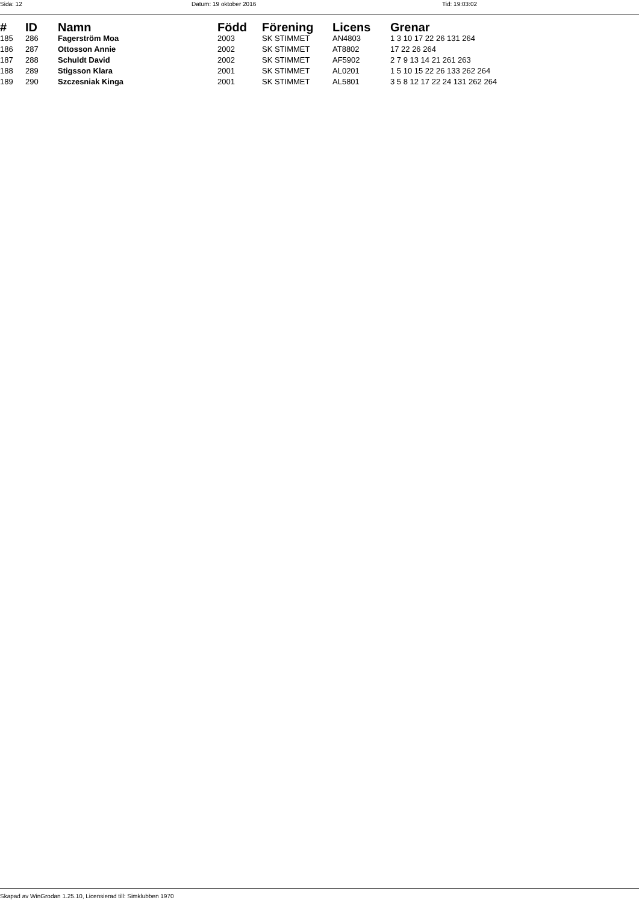Sida: 12 Datum: 19 oktober 2016 Tid: 19:03:02
| # | ID | Namn | Född | Förening | Licens | Grenar |
| --- | --- | --- | --- | --- | --- | --- |
| 185 | 286 | Fagerström Moa | 2003 | SK STIMMET | AN4803 | 1 3 10 17 22 26 131 264 |
| 186 | 287 | Ottosson Annie | 2002 | SK STIMMET | AT8802 | 17 22 26 264 |
| 187 | 288 | Schuldt David | 2002 | SK STIMMET | AF5902 | 2 7 9 13 14 21 261 263 |
| 188 | 289 | Stigsson Klara | 2001 | SK STIMMET | AL0201 | 1 5 10 15 22 26 133 262 264 |
| 189 | 290 | Szczesniak Kinga | 2001 | SK STIMMET | AL5801 | 3 5 8 12 17 22 24 131 262 264 |
Skapad av WinGrodan 1.25.10, Licensierad till: Simklubben 1970